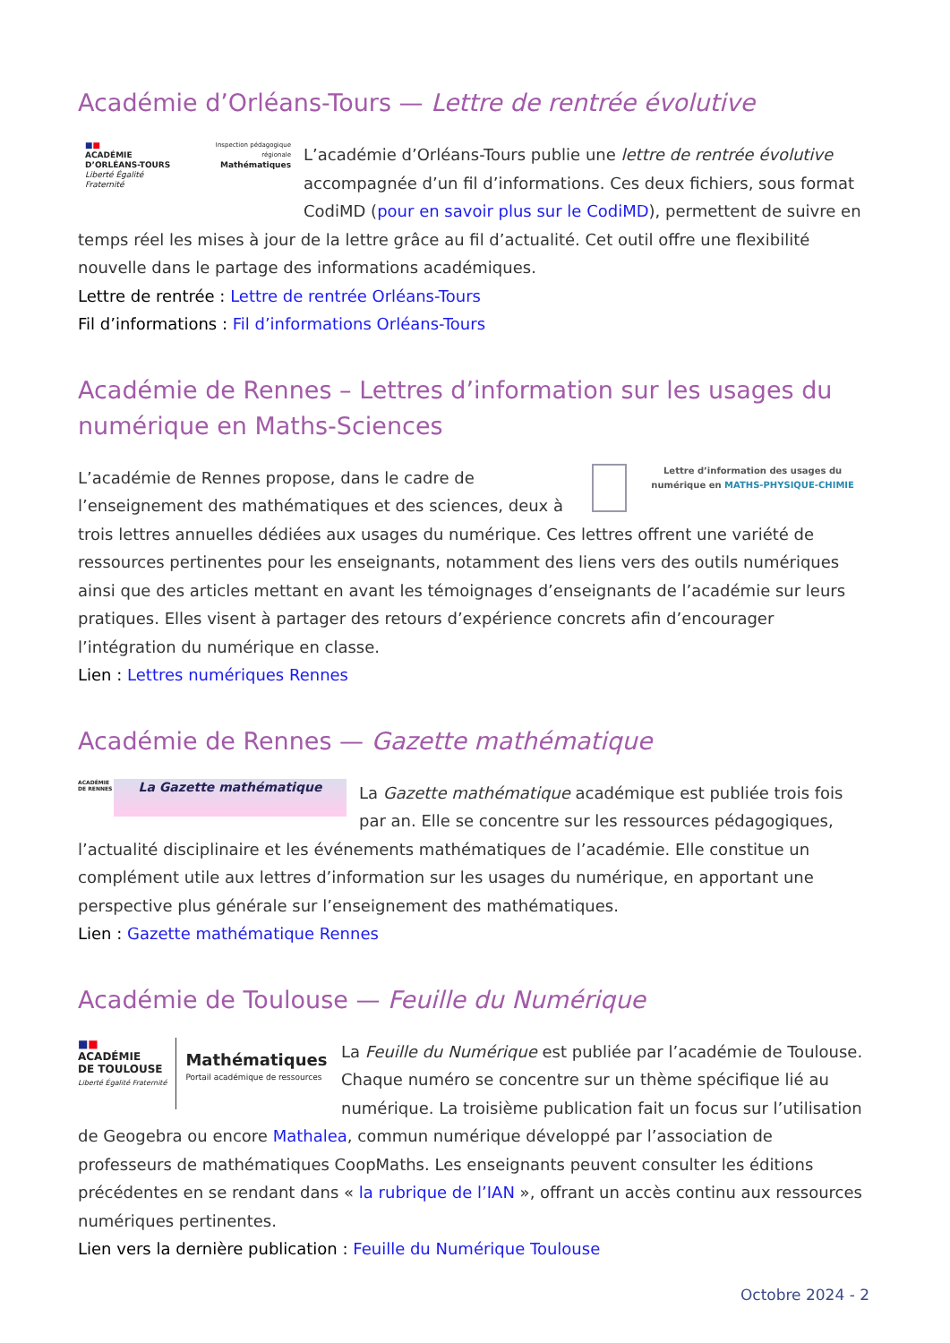Académie d’Orléans-Tours — Lettre de rentrée évolutive
■■
ACADÉMIE
D’ORLÉANS-TOURS
Liberté Égalité Fraternité
Inspection pédagogique régionale
Mathématiques
L’académie d’Orléans-Tours publie une lettre de rentrée évolutive accompagnée d’un fil d’informations. Ces deux fichiers, sous format CodiMD (pour en savoir plus sur le CodiMD), permettent de suivre en temps réel les mises à jour de la lettre grâce au fil d’actualité. Cet outil offre une flexibilité nouvelle dans le partage des informations académiques.
Lettre de rentrée : Lettre de rentrée Orléans-Tours
Fil d’informations : Fil d’informations Orléans-Tours
Académie de Rennes – Lettres d’information sur les usages du numérique en Maths-Sciences
Lettre d’information des usages du numérique en MATHS-PHYSIQUE-CHIMIE
L’académie de Rennes propose, dans le cadre de l’enseignement des mathématiques et des sciences, deux à trois lettres annuelles dédiées aux usages du numérique. Ces lettres offrent une variété de ressources pertinentes pour les enseignants, notamment des liens vers des outils numériques ainsi que des articles mettant en avant les témoignages d’enseignants de l’académie sur leurs pratiques. Elles visent à partager des retours d’expérience concrets afin d’encourager l’intégration du numérique en classe.
Lien : Lettres numériques Rennes
Académie de Rennes — Gazette mathématique
ACADÉMIE DE RENNES
La Gazette mathématique
La Gazette mathématique académique est publiée trois fois par an. Elle se concentre sur les ressources pédagogiques, l’actualité disciplinaire et les événements mathématiques de l’académie. Elle constitue un complément utile aux lettres d’information sur les usages du numérique, en apportant une perspective plus générale sur l’enseignement des mathématiques.
Lien : Gazette mathématique Rennes
Académie de Toulouse — Feuille du Numérique
■■
ACADÉMIE
DE TOULOUSE
Liberté Égalité Fraternité
Mathématiques
Portail académique de ressources
La Feuille du Numérique est publiée par l’académie de Toulouse. Chaque numéro se concentre sur un thème spécifique lié au numérique. La troisième publication fait un focus sur l’utilisation de Geogebra ou encore Mathalea, commun numérique développé par l’association de professeurs de mathématiques CoopMaths. Les enseignants peuvent consulter les éditions précédentes en se rendant dans « la rubrique de l’IAN », offrant un accès continu aux ressources numériques pertinentes.
Lien vers la dernière publication : Feuille du Numérique Toulouse
Octobre 2024 - 2